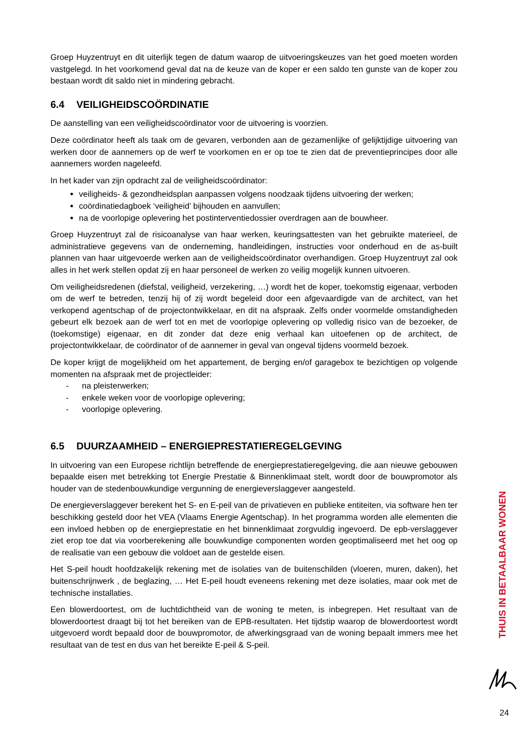Groep Huyzentruyt en dit uiterlijk tegen de datum waarop de uitvoeringskeuzes van het goed moeten worden vastgelegd. In het voorkomend geval dat na de keuze van de koper er een saldo ten gunste van de koper zou bestaan wordt dit saldo niet in mindering gebracht.
6.4 VEILIGHEIDSCOÖRDINATIE
De aanstelling van een veiligheidscoördinator voor de uitvoering is voorzien.
Deze coördinator heeft als taak om de gevaren, verbonden aan de gezamenlijke of gelijktijdige uitvoering van werken door de aannemers op de werf te voorkomen en er op toe te zien dat de preventieprincipes door alle aannemers worden nageleefd.
In het kader van zijn opdracht zal de veiligheidscoördinator:
veiligheids- & gezondheidsplan aanpassen volgens noodzaak tijdens uitvoering der werken;
coördinatiedagboek ‘veiligheid’ bijhouden en aanvullen;
na de voorlopige oplevering het postinterventiedossier overdragen aan de bouwheer.
Groep Huyzentruyt zal de risicoanalyse van haar werken, keuringsattesten van het gebruikte materieel, de administratieve gegevens van de onderneming, handleidingen, instructies voor onderhoud en de as-built plannen van haar uitgevoerde werken aan de veiligheidscoördinator overhandigen. Groep Huyzentruyt zal ook alles in het werk stellen opdat zij en haar personeel de werken zo veilig mogelijk kunnen uitvoeren.
Om veiligheidsredenen (diefstal, veiligheid, verzekering, …) wordt het de koper, toekomstig eigenaar, verboden om de werf te betreden, tenzij hij of zij wordt begeleid door een afgevaardigde van de architect, van het verkopend agentschap of de projectontwikkelaar, en dit na afspraak. Zelfs onder voormelde omstandigheden gebeurt elk bezoek aan de werf tot en met de voorlopige oplevering op volledig risico van de bezoeker, de (toekomstige) eigenaar, en dit zonder dat deze enig verhaal kan uitoefenen op de architect, de projectontwikkelaar, de coördinator of de aannemer in geval van ongeval tijdens voormeld bezoek.
De koper krijgt de mogelijkheid om het appartement, de berging en/of garagebox te bezichtigen op volgende momenten na afspraak met de projectleider:
- na pleisterwerken;
- enkele weken voor de voorlopige oplevering;
- voorlopige oplevering.
6.5 DUURZAAMHEID – ENERGIEPRESTATIEREGELGEVING
In uitvoering van een Europese richtlijn betreffende de energieprestatieregelgeving, die aan nieuwe gebouwen bepaalde eisen met betrekking tot Energie Prestatie & Binnenklimaat stelt, wordt door de bouwpromotor als houder van de stedenbouwkundige vergunning de energieverslaggever aangesteld.
De energieverslaggever berekent het S- en E-peil van de privatieven en publieke entiteiten, via software hen ter beschikking gesteld door het VEA (Vlaams Energie Agentschap). In het programma worden alle elementen die een invloed hebben op de energieprestatie en het binnenklimaat zorgvuldig ingevoerd. De epb-verslaggever ziet erop toe dat via voorberekening alle bouwkundige componenten worden geoptimaliseerd met het oog op de realisatie van een gebouw die voldoet aan de gestelde eisen.
Het S-peil houdt hoofdzakelijk rekening met de isolaties van de buitenschilden (vloeren, muren, daken), het buitenschrijnwerk , de beglazing, … Het E-peil houdt eveneens rekening met deze isolaties, maar ook met de technische installaties.
Een blowerdoortest, om de luchtdichtheid van de woning te meten, is inbegrepen. Het resultaat van de blowerdoortest draagt bij tot het bereiken van de EPB-resultaten. Het tijdstip waarop de blowerdoortest wordt uitgevoerd wordt bepaald door de bouwpromotor, de afwerkingsgraad van de woning bepaalt immers mee het resultaat van de test en dus van het bereikte E-peil & S-peil.
THUIS IN BETAALBAAR WONEN
24